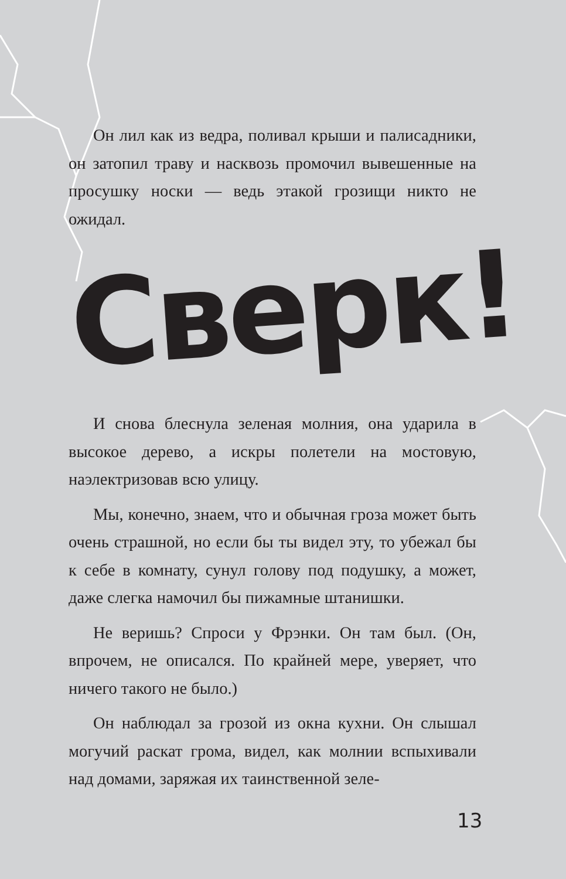Он лил как из ведра, поливал крыши и палисадники, он затопил траву и насквозь промочил вывешенные на просушку носки — ведь этакой грозищи никто не ожидал.
Сверк!
И снова блеснула зеленая молния, она ударила в высокое дерево, а искры полетели на мостовую, наэлектризовав всю улицу.
Мы, конечно, знаем, что и обычная гроза может быть очень страшной, но если бы ты видел эту, то убежал бы к себе в комнату, сунул голову под подушку, а может, даже слегка намочил бы пижамные штанишки.
Не веришь? Спроси у Фрэнки. Он там был. (Он, впрочем, не описался. По крайней мере, уверяет, что ничего такого не было.)
Он наблюдал за грозой из окна кухни. Он слышал могучий раскат грома, видел, как молнии вспыхивали над домами, заряжая их таинственной зеле-
13